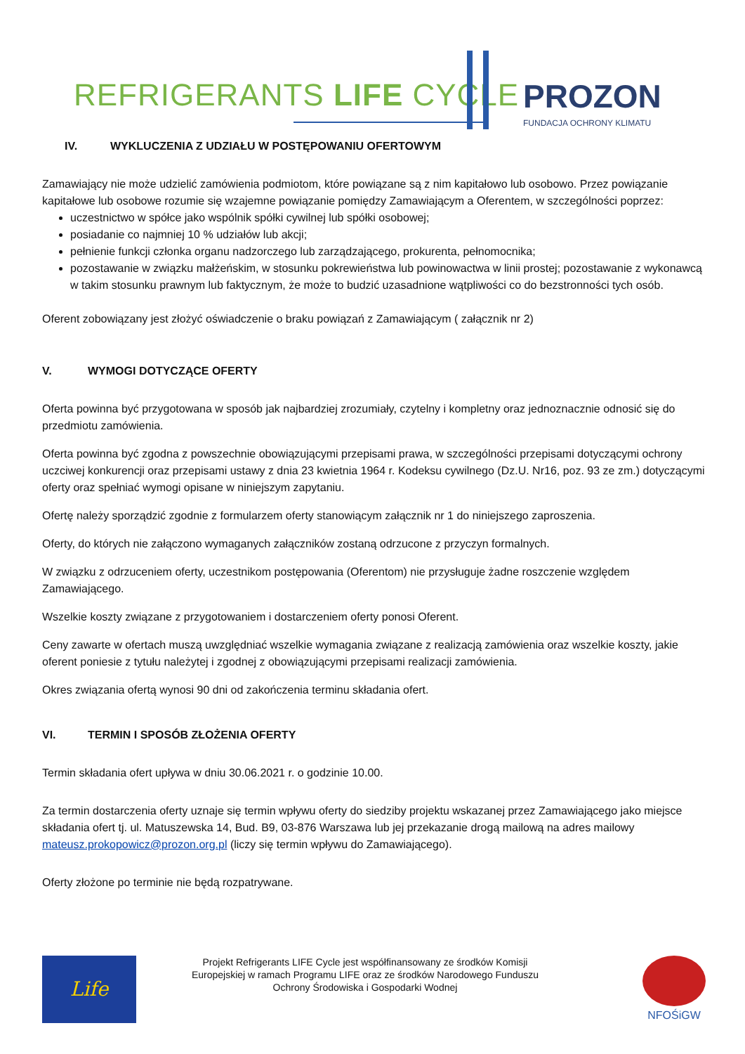REFRIGERANTS LIFE CYCLE PROZON
FUNDACJA OCHRONY KLIMATU
IV. WYKLUCZENIA Z UDZIAŁU W POSTĘPOWANIU OFERTOWYM
Zamawiający nie może udzielić zamówienia podmiotom, które powiązane są z nim kapitałowo lub osobowo. Przez powiązanie kapitałowe lub osobowe rozumie się wzajemne powiązanie pomiędzy Zamawiającym a Oferentem, w szczególności poprzez:
uczestnictwo w spółce jako wspólnik spółki cywilnej lub spółki osobowej;
posiadanie co najmniej 10 % udziałów lub akcji;
pełnienie funkcji członka organu nadzorczego lub zarządzającego, prokurenta, pełnomocnika;
pozostawanie w związku małżeńskim, w stosunku pokrewieństwa lub powinowactwa w linii prostej; pozostawanie z wykonawcą w takim stosunku prawnym lub faktycznym, że może to budzić uzasadnione wątpliwości co do bezstronności tych osób.
Oferent zobowiązany jest złożyć oświadczenie o braku powiązań z Zamawiającym ( załącznik nr 2)
V. WYMOGI DOTYCZĄCE OFERTY
Oferta powinna być przygotowana w sposób jak najbardziej zrozumiały, czytelny i kompletny oraz jednoznacznie odnosić się do przedmiotu zamówienia.
Oferta powinna być zgodna z powszechnie obowiązującymi przepisami prawa, w szczególności przepisami dotyczącymi ochrony uczciwej konkurencji oraz przepisami ustawy z dnia 23 kwietnia 1964 r. Kodeksu cywilnego (Dz.U. Nr16, poz. 93 ze zm.) dotyczącymi oferty oraz spełniać wymogi opisane w niniejszym zapytaniu.
Ofertę należy sporządzić zgodnie z formularzem oferty stanowiącym załącznik nr 1 do niniejszego zaproszenia.
Oferty, do których nie załączono wymaganych załączników zostaną odrzucone z przyczyn formalnych.
W związku z odrzuceniem oferty, uczestnikom postępowania (Oferentom) nie przysługuje żadne roszczenie względem Zamawiającego.
Wszelkie koszty związane z przygotowaniem i dostarczeniem oferty ponosi Oferent.
Ceny zawarte w ofertach muszą uwzględniać wszelkie wymagania związane z realizacją zamówienia oraz wszelkie koszty, jakie oferent poniesie z tytułu należytej i zgodnej z obowiązującymi przepisami realizacji zamówienia.
Okres związania ofertą wynosi 90 dni od zakończenia terminu składania ofert.
VI. TERMIN I SPOSÓB ZŁOŻENIA OFERTY
Termin składania ofert upływa w dniu 30.06.2021 r. o godzinie 10.00.
Za termin dostarczenia oferty uznaje się termin wpływu oferty do siedziby projektu wskazanej przez Zamawiającego jako miejsce składania ofert tj. ul. Matuszewska 14, Bud. B9, 03-876 Warszawa lub jej przekazanie drogą mailową na adres mailowy mateusz.prokopowicz@prozon.org.pl (liczy się termin wpływu do Zamawiającego).
Oferty złożone po terminie nie będą rozpatrywane.
Life
Projekt Refrigerants LIFE Cycle jest współfinansowany ze środków Komisji Europejskiej w ramach Programu LIFE oraz ze środków Narodowego Funduszu Ochrony Środowiska i Gospodarki Wodnej
NFOŚiGW